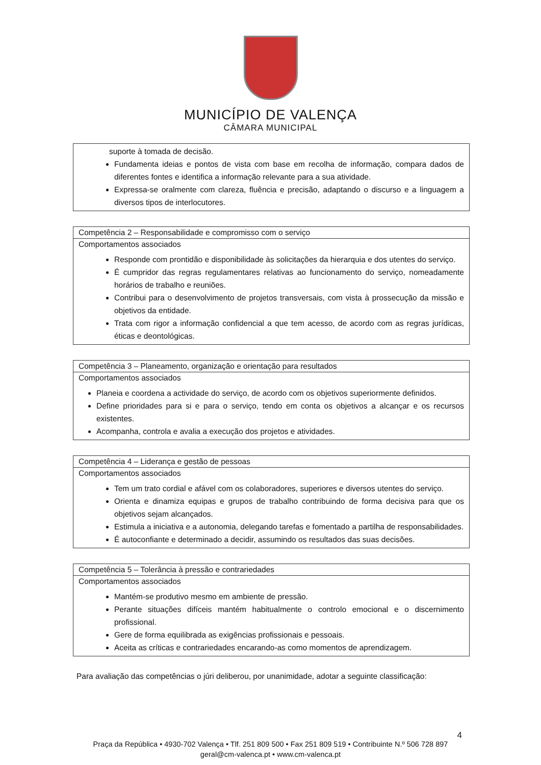MUNICÍPIO DE VALENÇA
CÂMARA MUNICIPAL
| suporte à tomada de decisão. Fundamenta ideias e pontos de vista com base em recolha de informação, compara dados de diferentes fontes e identifica a informação relevante para a sua atividade. Expressa-se oralmente com clareza, fluência e precisão, adaptando o discurso e a linguagem a diversos tipos de interlocutores. |
| Competência 2 – Responsabilidade e compromisso com o serviço |
| Comportamentos associados Responde com prontidão e disponibilidade às solicitações da hierarquia e dos utentes do serviço. É cumpridor das regras regulamentares relativas ao funcionamento do serviço, nomeadamente horários de trabalho e reuniões. Contribui para o desenvolvimento de projetos transversais, com vista à prossecução da missão e objetivos da entidade. Trata com rigor a informação confidencial a que tem acesso, de acordo com as regras jurídicas, éticas e deontológicas. |
| Competência 3 – Planeamento, organização e orientação para resultados |
| Comportamentos associados Planeia e coordena a actividade do serviço, de acordo com os objetivos superiormente definidos. Define prioridades para si e para o serviço, tendo em conta os objetivos a alcançar e os recursos existentes. Acompanha, controla e avalia a execução dos projetos e atividades. |
| Competência 4 – Liderança e gestão de pessoas |
| Comportamentos associados Tem um trato cordial e afável com os colaboradores, superiores e diversos utentes do serviço. Orienta e dinamiza equipas e grupos de trabalho contribuindo de forma decisiva para que os objetivos sejam alcançados. Estimula a iniciativa e a autonomia, delegando tarefas e fomentado a partilha de responsabilidades. É autoconfiante e determinado a decidir, assumindo os resultados das suas decisões. |
| Competência 5 – Tolerância à pressão e contrariedades |
| Comportamentos associados Mantém-se produtivo mesmo em ambiente de pressão. Perante situações difíceis mantém habitualmente o controlo emocional e o discernimento profissional. Gere de forma equilibrada as exigências profissionais e pessoais. Aceita as críticas e contrariedades encarando-as como momentos de aprendizagem. |
Para avaliação das competências o júri deliberou, por unanimidade, adotar a seguinte classificação:
4
Praça da República • 4930-702 Valença • Tlf. 251 809 500 • Fax 251 809 519 • Contribuinte N.º 506 728 897
geral@cm-valenca.pt • www.cm-valenca.pt